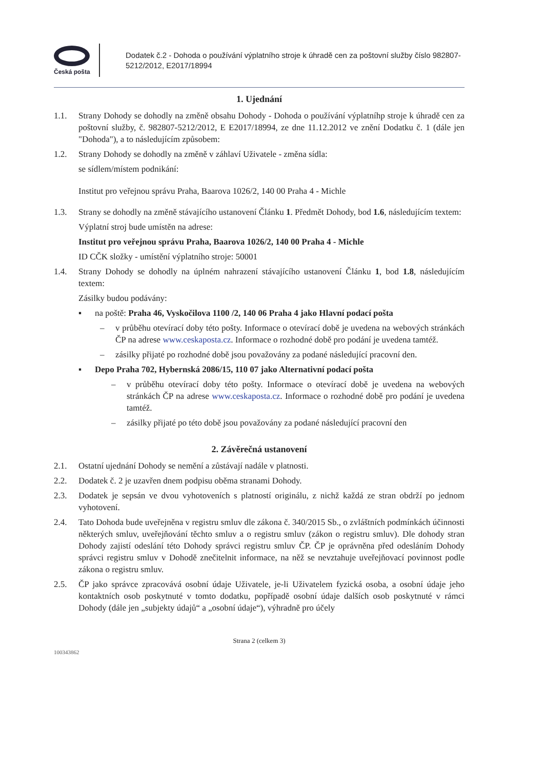Česká pošta
Dodatek č.2 - Dohoda o používání výplatního stroje k úhradě cen za poštovní služby číslo 982807-5212/2012, E2017/18994
1. Ujednání
1.1. Strany Dohody se dohodly na změně obsahu Dohody - Dohoda o používání výplatníhp stroje k úhradě cen za poštovní služby, č. 982807-5212/2012, E E2017/18994, ze dne 11.12.2012 ve znění Dodatku č. 1 (dále jen "Dohoda"), a to následujícím způsobem:
1.2. Strany Dohody se dohodly na změně v záhlaví Uživatele - změna sídla:
se sídlem/místem podnikání:
Institut pro veřejnou správu Praha, Baarova 1026/2, 140 00 Praha 4 - Michle
1.3. Strany se dohodly na změně stávajícího ustanovení Článku 1. Předmět Dohody, bod 1.6, následujícím textem:
Výplatní stroj bude umístěn na adrese:
Institut pro veřejnou správu Praha, Baarova 1026/2, 140 00 Praha 4 - Michle
ID CČK složky - umístění výplatního stroje: 50001
1.4. Strany Dohody se dohodly na úplném nahrazení stávajícího ustanovení Článku 1, bod 1.8, následujícím textem:
Zásilky budou podávány:
▪ na poště: Praha 46, Vyskočilova 1100 /2, 140 06 Praha 4 jako Hlavní podací pošta
– v průběhu otevírací doby této pošty. Informace o otevírací době je uvedena na webových stránkách ČP na adrese www.ceskaposta.cz. Informace o rozhodné době pro podání je uvedena tamtéž.
– zásilky přijaté po rozhodné době jsou považovány za podané následující pracovní den.
▪ Depo Praha 702, Hybernská 2086/15, 110 07 jako Alternativní podací pošta
– v průběhu otevírací doby této pošty. Informace o otevírací době je uvedena na webových stránkách ČP na adrese www.ceskaposta.cz. Informace o rozhodné době pro podání je uvedena tamtéž.
– zásilky přijaté po této době jsou považovány za podané následující pracovní den
2. Závěrečná ustanovení
2.1. Ostatní ujednání Dohody se nemění a zůstávají nadále v platnosti.
2.2. Dodatek č. 2 je uzavřen dnem podpisu oběma stranami Dohody.
2.3. Dodatek je sepsán ve dvou vyhotoveních s platností originálu, z nichž každá ze stran obdrží po jednom vyhotovení.
2.4. Tato Dohoda bude uveřejněna v registru smluv dle zákona č. 340/2015 Sb., o zvláštních podmínkách účinnosti některých smluv, uveřejňování těchto smluv a o registru smluv (zákon o registru smluv). Dle dohody stran Dohody zajistí odeslání této Dohody správci registru smluv ČP. ČP je oprávněna před odesláním Dohody správci registru smluv v Dohodě znečitelnit informace, na něž se nevztahuje uveřejňovací povinnost podle zákona o registru smluv.
2.5. ČP jako správce zpracovává osobní údaje Uživatele, je-li Uživatelem fyzická osoba, a osobní údaje jeho kontaktních osob poskytnuté v tomto dodatku, popřípadě osobní údaje dalších osob poskytnuté v rámci Dohody (dále jen „subjekty údajů“ a „osobní údaje“), výhradně pro účely
Strana 2 (celkem 3)
100343862